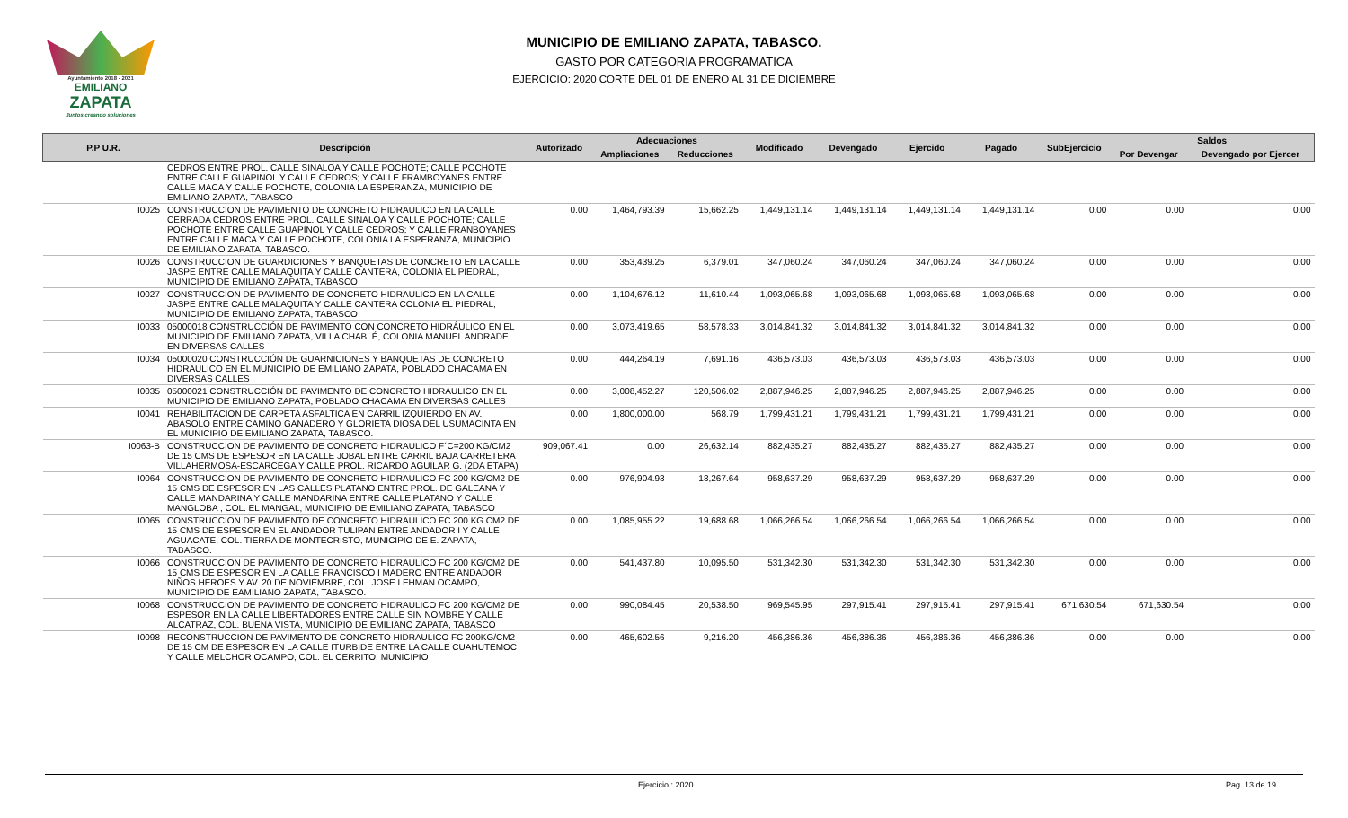Ayuntamiento 2018 - 2021
EMILIANO
ZAPATA
Juntos creando soluciones
MUNICIPIO DE EMILIANO ZAPATA, TABASCO.
GASTO POR CATEGORIA PROGRAMATICA
EJERCICIO: 2020 CORTE DEL 01 DE ENERO AL 31 DE DICIEMBRE
| P.P U.R. | Descripción | Autorizado | Adecuaciones | | Modificado | Devengado | Ejercido | Pagado | SubEjercicio | Saldos | |
| --- | --- | --- | --- | --- | --- | --- | --- | --- | --- | --- | --- |
| | | | Ampliaciones | Reducciones | | | | | | Por Devengar | Devengado por Ejercer |
| | CEDROS ENTRE PROL. CALLE SINALOA Y CALLE POCHOTE; CALLE POCHOTE ENTRE CALLE GUAPINOL Y CALLE CEDROS; Y CALLE FRAMBOYANES ENTRE CALLE MACA Y CALLE POCHOTE, COLONIA LA ESPERANZA, MUNICIPIO DE EMILIANO ZAPATA, TABASCO | | | | | | | | | | |
| I0025 | CONSTRUCCION DE PAVIMENTO DE CONCRETO HIDRAULICO EN LA CALLE CERRADA CEDROS ENTRE PROL. CALLE SINALOA Y CALLE POCHOTE; CALLE POCHOTE ENTRE CALLE GUAPINOL Y CALLE CEDROS; Y CALLE FRANBOYANES ENTRE CALLE MACA Y CALLE POCHOTE, COLONIA LA ESPERANZA, MUNICIPIO DE EMILIANO ZAPATA, TABASCO. | 0.00 | 1,464,793.39 | 15,662.25 | 1,449,131.14 | 1,449,131.14 | 1,449,131.14 | 1,449,131.14 | 0.00 | 0.00 | 0.00 |
| I0026 | CONSTRUCCION DE GUARDICIONES Y BANQUETAS DE CONCRETO EN LA CALLE JASPE ENTRE CALLE MALAQUITA Y CALLE CANTERA, COLONIA EL PIEDRAL, MUNICIPIO DE EMILIANO ZAPATA, TABASCO | 0.00 | 353,439.25 | 6,379.01 | 347,060.24 | 347,060.24 | 347,060.24 | 347,060.24 | 0.00 | 0.00 | 0.00 |
| I0027 | CONSTRUCCION DE PAVIMENTO DE CONCRETO HIDRAULICO EN LA CALLE JASPE ENTRE CALLE MALAQUITA Y CALLE CANTERA COLONIA EL PIEDRAL, MUNICIPIO DE EMILIANO ZAPATA, TABASCO | 0.00 | 1,104,676.12 | 11,610.44 | 1,093,065.68 | 1,093,065.68 | 1,093,065.68 | 1,093,065.68 | 0.00 | 0.00 | 0.00 |
| I0033 | 05000018 CONSTRUCCIÓN DE PAVIMENTO CON CONCRETO HIDRÁULICO EN EL MUNICIPIO DE EMILIANO ZAPATA, VILLA CHABLÉ, COLONIA MANUEL ANDRADE EN DIVERSAS CALLES | 0.00 | 3,073,419.65 | 58,578.33 | 3,014,841.32 | 3,014,841.32 | 3,014,841.32 | 3,014,841.32 | 0.00 | 0.00 | 0.00 |
| I0034 | 05000020 CONSTRUCCIÓN DE GUARNICIONES Y BANQUETAS DE CONCRETO HIDRAULICO EN EL MUNICIPIO DE EMILIANO ZAPATA, POBLADO CHACAMA EN DIVERSAS CALLES | 0.00 | 444,264.19 | 7,691.16 | 436,573.03 | 436,573.03 | 436,573.03 | 436,573.03 | 0.00 | 0.00 | 0.00 |
| I0035 | 05000021 CONSTRUCCIÓN DE PAVIMENTO DE CONCRETO HIDRAULICO EN EL MUNICIPIO DE EMILIANO ZAPATA, POBLADO CHACAMA EN DIVERSAS CALLES | 0.00 | 3,008,452.27 | 120,506.02 | 2,887,946.25 | 2,887,946.25 | 2,887,946.25 | 2,887,946.25 | 0.00 | 0.00 | 0.00 |
| I0041 | REHABILITACION DE CARPETA ASFALTICA EN CARRIL IZQUIERDO EN AV. ABASOLO ENTRE CAMINO GANADERO Y GLORIETA DIOSA DEL USUMACINTA EN EL MUNICIPIO DE EMILIANO ZAPATA, TABASCO. | 0.00 | 1,800,000.00 | 568.79 | 1,799,431.21 | 1,799,431.21 | 1,799,431.21 | 1,799,431.21 | 0.00 | 0.00 | 0.00 |
| I0063-B | CONSTRUCCION DE PAVIMENTO DE CONCRETO HIDRAULICO F´C=200 KG/CM2 DE 15 CMS DE ESPESOR EN LA CALLE JOBAL ENTRE CARRIL BAJA CARRETERA VILLAHERMOSA-ESCARCEGA Y CALLE PROL. RICARDO AGUILAR G. (2DA ETAPA) | 909,067.41 | 0.00 | 26,632.14 | 882,435.27 | 882,435.27 | 882,435.27 | 882,435.27 | 0.00 | 0.00 | 0.00 |
| I0064 | CONSTRUCCION DE PAVIMENTO DE CONCRETO HIDRAULICO FC 200 KG/CM2 DE 15 CMS DE ESPESOR EN LAS CALLES PLATANO ENTRE PROL. DE GALEANA Y CALLE MANDARINA Y CALLE MANDARINA ENTRE CALLE PLATANO Y CALLE MANGLOBA , COL. EL MANGAL, MUNICIPIO DE EMILIANO ZAPATA, TABASCO | 0.00 | 976,904.93 | 18,267.64 | 958,637.29 | 958,637.29 | 958,637.29 | 958,637.29 | 0.00 | 0.00 | 0.00 |
| I0065 | CONSTRUCCION DE PAVIMENTO DE CONCRETO HIDRAULICO FC 200 KG CM2 DE 15 CMS DE ESPESOR EN EL ANDADOR TULIPAN ENTRE ANDADOR I Y CALLE AGUACATE, COL. TIERRA DE MONTECRISTO, MUNICIPIO DE E. ZAPATA, TABASCO. | 0.00 | 1,085,955.22 | 19,688.68 | 1,066,266.54 | 1,066,266.54 | 1,066,266.54 | 1,066,266.54 | 0.00 | 0.00 | 0.00 |
| I0066 | CONSTRUCCION DE PAVIMENTO DE CONCRETO HIDRAULICO FC 200 KG/CM2 DE 15 CMS DE ESPESOR EN LA CALLE FRANCISCO I MADERO ENTRE ANDADOR NIÑOS HEROES Y AV. 20 DE NOVIEMBRE, COL. JOSE LEHMAN OCAMPO, MUNICIPIO DE EAMILIANO ZAPATA, TABASCO. | 0.00 | 541,437.80 | 10,095.50 | 531,342.30 | 531,342.30 | 531,342.30 | 531,342.30 | 0.00 | 0.00 | 0.00 |
| I0068 | CONSTRUCCION DE PAVIMENTO DE CONCRETO HIDRAULICO FC 200 KG/CM2 DE ESPESOR EN LA CALLE LIBERTADORES ENTRE CALLE SIN NOMBRE Y CALLE ALCATRAZ, COL. BUENA VISTA, MUNICIPIO DE EMILIANO ZAPATA, TABASCO | 0.00 | 990,084.45 | 20,538.50 | 969,545.95 | 297,915.41 | 297,915.41 | 297,915.41 | 671,630.54 | 671,630.54 | 0.00 |
| I0098 | RECONSTRUCCION DE PAVIMENTO DE CONCRETO HIDRAULICO FC 200KG/CM2 DE 15 CM DE ESPESOR EN LA CALLE ITURBIDE ENTRE LA CALLE CUAHUTEMOC Y CALLE MELCHOR OCAMPO, COL. EL CERRITO, MUNICIPIO | 0.00 | 465,602.56 | 9,216.20 | 456,386.36 | 456,386.36 | 456,386.36 | 456,386.36 | 0.00 | 0.00 | 0.00 |
Ejercicio : 2020 Pag. 13 de 19